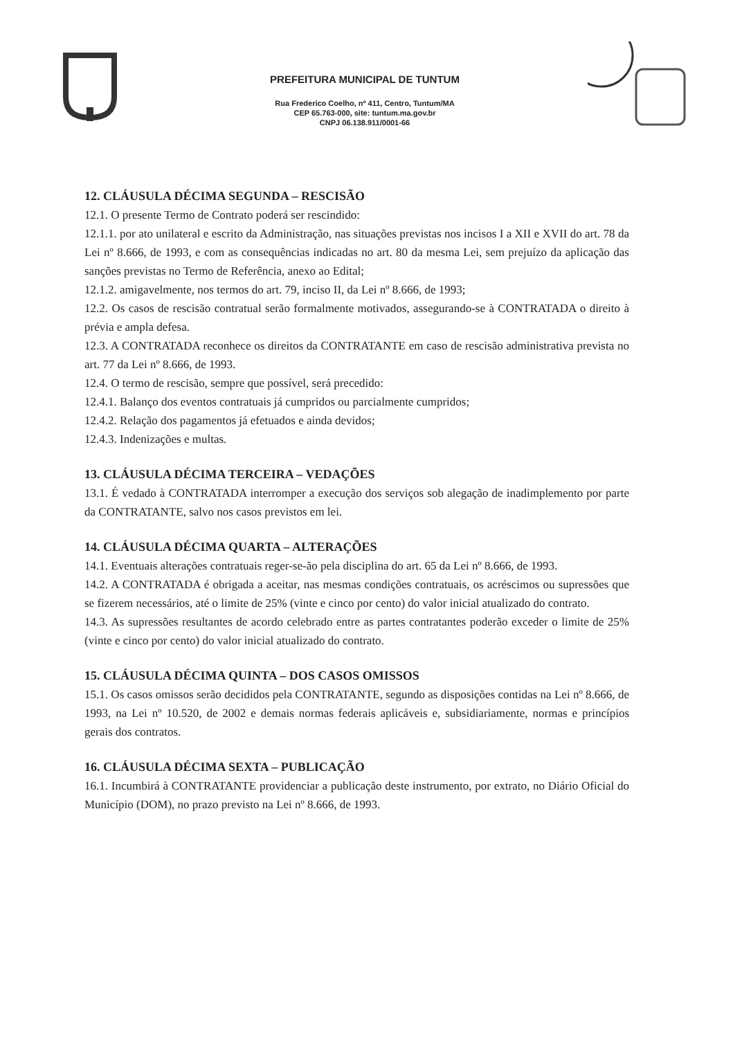PREFEITURA MUNICIPAL DE TUNTUM
Rua Frederico Coelho, nº 411, Centro, Tuntum/MA
CEP 65.763-000, site: tuntum.ma.gov.br
CNPJ 06.138.911/0001-66
12. CLÁUSULA DÉCIMA SEGUNDA – RESCISÃO
12.1. O presente Termo de Contrato poderá ser rescindido:
12.1.1. por ato unilateral e escrito da Administração, nas situações previstas nos incisos I a XII e XVII do art. 78 da Lei nº 8.666, de 1993, e com as consequências indicadas no art. 80 da mesma Lei, sem prejuízo da aplicação das sanções previstas no Termo de Referência, anexo ao Edital;
12.1.2. amigavelmente, nos termos do art. 79, inciso II, da Lei nº 8.666, de 1993;
12.2. Os casos de rescisão contratual serão formalmente motivados, assegurando-se à CONTRATADA o direito à prévia e ampla defesa.
12.3. A CONTRATADA reconhece os direitos da CONTRATANTE em caso de rescisão administrativa prevista no art. 77 da Lei nº 8.666, de 1993.
12.4. O termo de rescisão, sempre que possível, será precedido:
12.4.1. Balanço dos eventos contratuais já cumpridos ou parcialmente cumpridos;
12.4.2. Relação dos pagamentos já efetuados e ainda devidos;
12.4.3. Indenizações e multas.
13. CLÁUSULA DÉCIMA TERCEIRA – VEDAÇÕES
13.1. É vedado à CONTRATADA interromper a execução dos serviços sob alegação de inadimplemento por parte da CONTRATANTE, salvo nos casos previstos em lei.
14. CLÁUSULA DÉCIMA QUARTA – ALTERAÇÕES
14.1. Eventuais alterações contratuais reger-se-ão pela disciplina do art. 65 da Lei nº 8.666, de 1993.
14.2. A CONTRATADA é obrigada a aceitar, nas mesmas condições contratuais, os acréscimos ou supressões que se fizerem necessários, até o limite de 25% (vinte e cinco por cento) do valor inicial atualizado do contrato.
14.3. As supressões resultantes de acordo celebrado entre as partes contratantes poderão exceder o limite de 25% (vinte e cinco por cento) do valor inicial atualizado do contrato.
15. CLÁUSULA DÉCIMA QUINTA – DOS CASOS OMISSOS
15.1. Os casos omissos serão decididos pela CONTRATANTE, segundo as disposições contidas na Lei nº 8.666, de 1993, na Lei nº 10.520, de 2002 e demais normas federais aplicáveis e, subsidiariamente, normas e princípios gerais dos contratos.
16. CLÁUSULA DÉCIMA SEXTA – PUBLICAÇÃO
16.1. Incumbirá à CONTRATANTE providenciar a publicação deste instrumento, por extrato, no Diário Oficial do Município (DOM), no prazo previsto na Lei nº 8.666, de 1993.